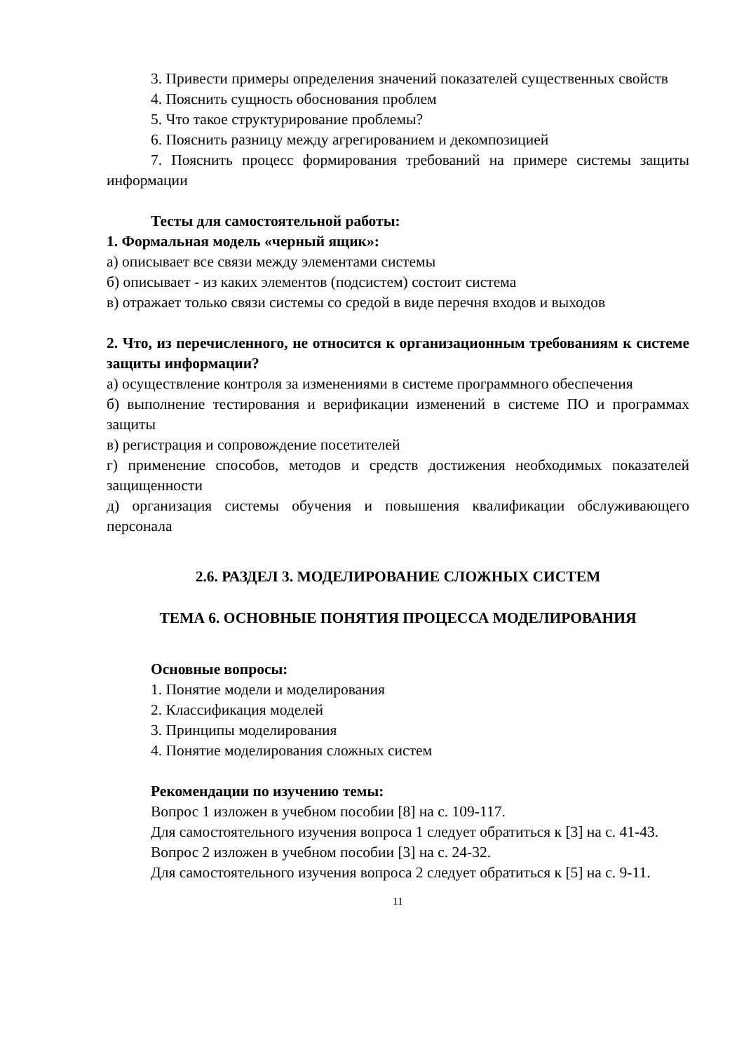3. Привести примеры определения значений показателей существенных свойств
4. Пояснить сущность обоснования проблем
5. Что такое структурирование проблемы?
6. Пояснить разницу между агрегированием и декомпозицией
7. Пояснить процесс формирования требований на примере системы защиты информации
Тесты для самостоятельной работы:
1. Формальная модель «черный ящик»:
а) описывает все связи между элементами системы
б) описывает - из каких элементов (подсистем) состоит система
в) отражает только связи системы со средой в виде перечня входов и выходов
2. Что, из перечисленного, не относится к организационным требованиям к системе защиты информации?
а) осуществление контроля за изменениями в системе программного обеспечения
б) выполнение тестирования и верификации изменений в системе ПО и программах защиты
в) регистрация и сопровождение посетителей
г) применение способов, методов и средств достижения необходимых показателей защищенности
д) организация системы обучения и повышения квалификации обслуживающего персонала
2.6. РАЗДЕЛ 3. МОДЕЛИРОВАНИЕ СЛОЖНЫХ СИСТЕМ
ТЕМА 6. ОСНОВНЫЕ ПОНЯТИЯ ПРОЦЕССА МОДЕЛИРОВАНИЯ
Основные вопросы:
1. Понятие модели и моделирования
2. Классификация моделей
3. Принципы моделирования
4. Понятие моделирования сложных систем
Рекомендации по изучению темы:
Вопрос 1 изложен в учебном пособии [8] на с. 109-117.
Для самостоятельного изучения вопроса 1 следует обратиться к [3] на с. 41-43.
Вопрос 2 изложен в учебном пособии [3] на с. 24-32.
Для самостоятельного изучения вопроса 2 следует обратиться к [5] на с. 9-11.
11